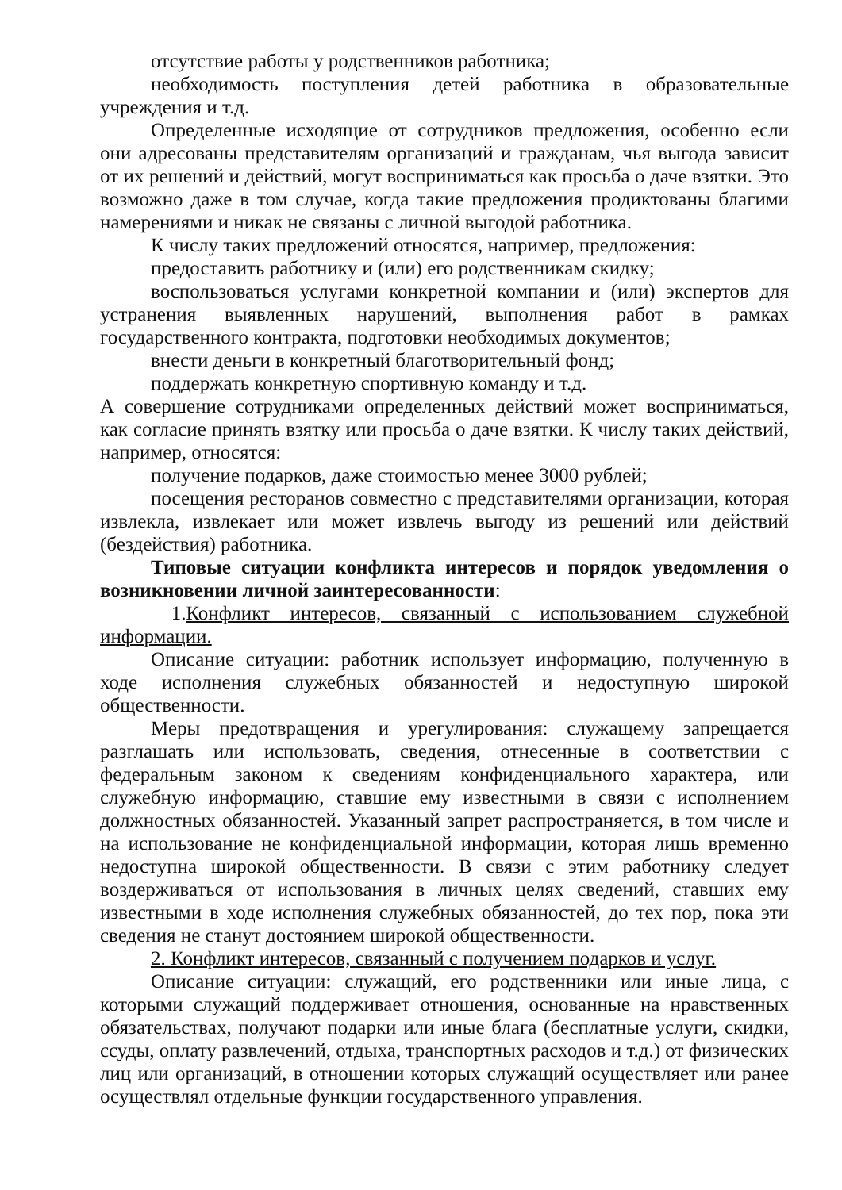отсутствие работы у родственников работника;
необходимость поступления детей работника в образовательные учреждения и т.д.
Определенные исходящие от сотрудников предложения, особенно если они адресованы представителям организаций и гражданам, чья выгода зависит от их решений и действий, могут восприниматься как просьба о даче взятки. Это возможно даже в том случае, когда такие предложения продиктованы благими намерениями и никак не связаны с личной выгодой работника.
К числу таких предложений относятся, например, предложения:
предоставить работнику и (или) его родственникам скидку;
воспользоваться услугами конкретной компании и (или) экспертов для устранения выявленных нарушений, выполнения работ в рамках государственного контракта, подготовки необходимых документов;
внести деньги в конкретный благотворительный фонд;
поддержать конкретную спортивную команду и т.д.
А совершение сотрудниками определенных действий может восприниматься, как согласие принять взятку или просьба о даче взятки. К числу таких действий, например, относятся:
получение подарков, даже стоимостью менее 3000 рублей;
посещения ресторанов совместно с представителями организации, которая извлекла, извлекает или может извлечь выгоду из решений или действий (бездействия) работника.
Типовые ситуации конфликта интересов и порядок уведомления о возникновении личной заинтересованности:
1.Конфликт интересов, связанный с использованием служебной информации.
Описание ситуации: работник использует информацию, полученную в ходе исполнения служебных обязанностей и недоступную широкой общественности.
Меры предотвращения и урегулирования: служащему запрещается разглашать или использовать, сведения, отнесенные в соответствии с федеральным законом к сведениям конфиденциального характера, или служебную информацию, ставшие ему известными в связи с исполнением должностных обязанностей. Указанный запрет распространяется, в том числе и на использование не конфиденциальной информации, которая лишь временно недоступна широкой общественности. В связи с этим работнику следует воздерживаться от использования в личных целях сведений, ставших ему известными в ходе исполнения служебных обязанностей, до тех пор, пока эти сведения не станут достоянием широкой общественности.
2. Конфликт интересов, связанный с получением подарков и услуг.
Описание ситуации: служащий, его родственники или иные лица, с которыми служащий поддерживает отношения, основанные на нравственных обязательствах, получают подарки или иные блага (бесплатные услуги, скидки, ссуды, оплату развлечений, отдыха, транспортных расходов и т.д.) от физических лиц или организаций, в отношении которых служащий осуществляет или ранее осуществлял отдельные функции государственного управления.